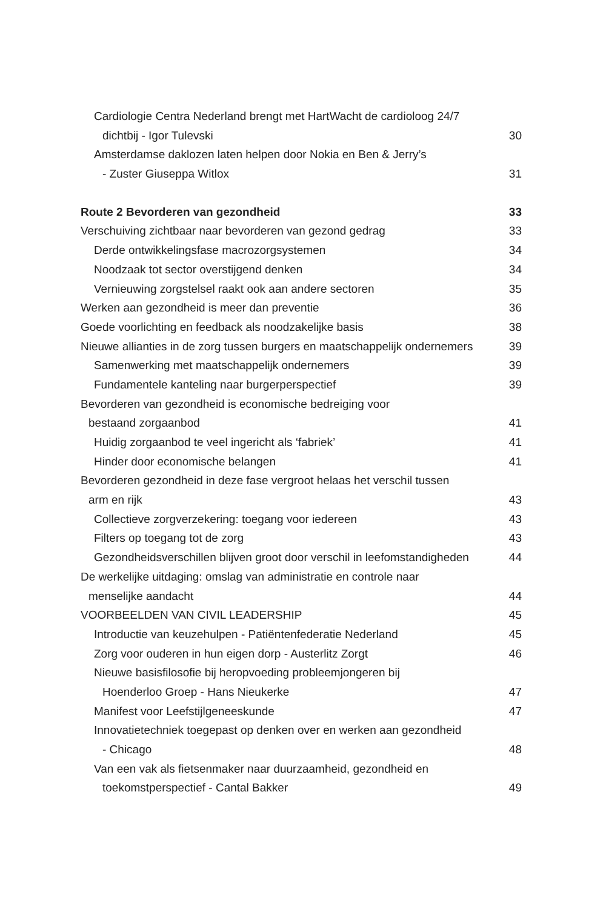Cardiologie Centra Nederland brengt met HartWacht de cardioloog 24/7
dichtbij - Igor Tulevski 30
Amsterdamse daklozen laten helpen door Nokia en Ben & Jerry’s
- Zuster Giuseppa Witlox 31
Route 2 Bevorderen van gezondheid 33
Verschuiving zichtbaar naar bevorderen van gezond gedrag 33
Derde ontwikkelingsfase macrozorgsystemen 34
Noodzaak tot sector overstijgend denken 34
Vernieuwing zorgstelsel raakt ook aan andere sectoren 35
Werken aan gezondheid is meer dan preventie 36
Goede voorlichting en feedback als noodzakelijke basis 38
Nieuwe allianties in de zorg tussen burgers en maatschappelijk ondernemers 39
Samenwerking met maatschappelijk ondernemers 39
Fundamentele kanteling naar burgerperspectief 39
Bevorderen van gezondheid is economische bedreiging voor
bestaand zorgaanbod 41
Huidig zorgaanbod te veel ingericht als ‘fabriek’ 41
Hinder door economische belangen 41
Bevorderen gezondheid in deze fase vergroot helaas het verschil tussen
arm en rijk 43
Collectieve zorgverzekering: toegang voor iedereen 43
Filters op toegang tot de zorg 43
Gezondheidsverschillen blijven groot door verschil in leefomstandigheden 44
De werkelijke uitdaging: omslag van administratie en controle naar
menselijke aandacht 44
VOORBEELDEN VAN CIVIL LEADERSHIP 45
Introductie van keuzehulpen - Patiëntenfederatie Nederland 45
Zorg voor ouderen in hun eigen dorp - Austerlitz Zorgt 46
Nieuwe basisfilosofie bij heropvoeding probleemjongeren bij
Hoenderloo Groep - Hans Nieukerke 47
Manifest voor Leefstijlgeneeskunde 47
Innovatietechniek toegepast op denken over en werken aan gezondheid
- Chicago 48
Van een vak als fietsenmaker naar duurzaamheid, gezondheid en
toekomstperspectief - Cantal Bakker 49